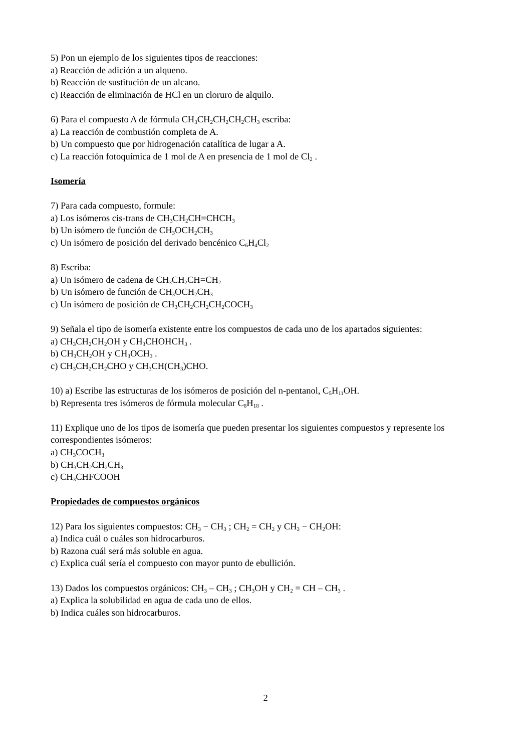5) Pon un ejemplo de los siguientes tipos de reacciones:
a) Reacción de adición a un alqueno.
b) Reacción de sustitución de un alcano.
c) Reacción de eliminación de HCl en un cloruro de alquilo.
6) Para el compuesto A de fórmula CH<sub>3</sub>CH<sub>2</sub>CH<sub>2</sub>CH<sub>2</sub>CH<sub>3</sub> escriba:
a) La reacción de combustión completa de A.
b) Un compuesto que por hidrogenación catalítica de lugar a A.
c) La reacción fotoquímica de 1 mol de A en presencia de 1 mol de Cl<sub>2</sub> .
Isomería
7) Para cada compuesto, formule:
a) Los isómeros cis-trans de CH<sub>3</sub>CH<sub>2</sub>CH=CHCH<sub>3</sub>
b) Un isómero de función de CH<sub>3</sub>OCH<sub>2</sub>CH<sub>3</sub>
c) Un isómero de posición del derivado bencénico C<sub>6</sub>H<sub>4</sub>Cl<sub>2</sub>
8) Escriba:
a) Un isómero de cadena de CH<sub>3</sub>CH<sub>2</sub>CH=CH<sub>2</sub>
b) Un isómero de función de CH<sub>3</sub>OCH<sub>2</sub>CH<sub>3</sub>
c) Un isómero de posición de CH<sub>3</sub>CH<sub>2</sub>CH<sub>2</sub>CH<sub>2</sub>COCH<sub>3</sub>
9) Señala el tipo de isomería existente entre los compuestos de cada uno de los apartados siguientes:
a) CH<sub>3</sub>CH<sub>2</sub>CH<sub>2</sub>OH y CH<sub>3</sub>CHOHCH<sub>3</sub> .
b) CH<sub>3</sub>CH<sub>2</sub>OH y CH<sub>3</sub>OCH<sub>3</sub> .
c) CH<sub>3</sub>CH<sub>2</sub>CH<sub>2</sub>CHO y CH<sub>3</sub>CH(CH<sub>3</sub>)CHO.
10) a) Escribe las estructuras de los isómeros de posición del n-pentanol, C<sub>5</sub>H<sub>11</sub>OH.
b) Representa tres isómeros de fórmula molecular C<sub>8</sub>H<sub>18</sub> .
11) Explique uno de los tipos de isomería que pueden presentar los siguientes compuestos y represente los correspondientes isómeros:
a) CH<sub>3</sub>COCH<sub>3</sub>
b) CH<sub>3</sub>CH<sub>2</sub>CH<sub>2</sub>CH<sub>3</sub>
c) CH<sub>3</sub>CHFCOOH
Propiedades de compuestos orgánicos
12) Para los siguientes compuestos: CH<sub>3</sub> − CH<sub>3</sub> ; CH<sub>2</sub> = CH<sub>2</sub> y CH<sub>3</sub> − CH<sub>2</sub>OH:
a) Indica cuál o cuáles son hidrocarburos.
b) Razona cuál será más soluble en agua.
c) Explica cuál sería el compuesto con mayor punto de ebullición.
13) Dados los compuestos orgánicos: CH<sub>3</sub> – CH<sub>3</sub> ; CH<sub>3</sub>OH y CH<sub>2</sub> = CH – CH<sub>3</sub> .
a) Explica la solubilidad en agua de cada uno de ellos.
b) Indica cuáles son hidrocarburos.
2